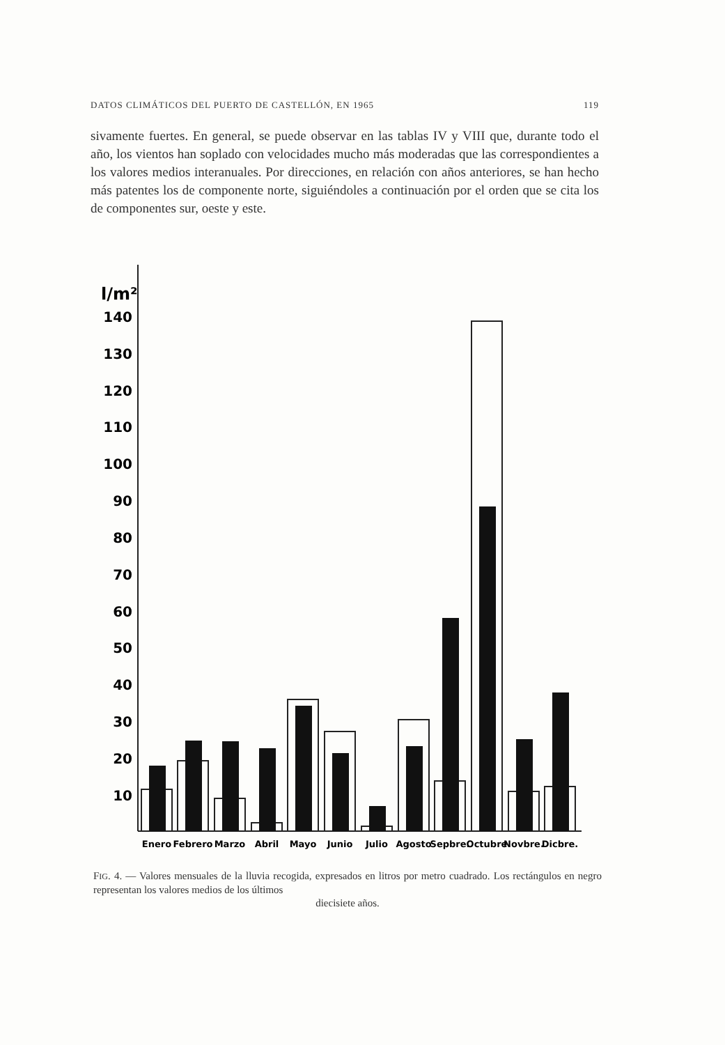DATOS CLIMÁTICOS DEL PUERTO DE CASTELLÓN, EN 1965 119
sivamente fuertes. En general, se puede observar en las tablas IV y VIII que, durante todo el año, los vientos han soplado con velocidades mucho más moderadas que las correspondientes a los valores medios interanuales. Por direcciones, en relación con años anteriores, se han hecho más patentes los de componente norte, siguiéndoles a continuación por el orden que se cita los de componentes sur, oeste y este.
l/m²
140
130
120
110
100
90
80
70
60
50
40
30
20
10
Enero
Febrero
Marzo
Abril
Mayo
Junio
Julio
Agosto
Sepbre.
Octubre
Novbre.
Dicbre.
FIG. 4. — Valores mensuales de la lluvia recogida, expresados en litros por metro cuadrado. Los rectángulos en negro representan los valores medios de los últimos
diecisiete años.